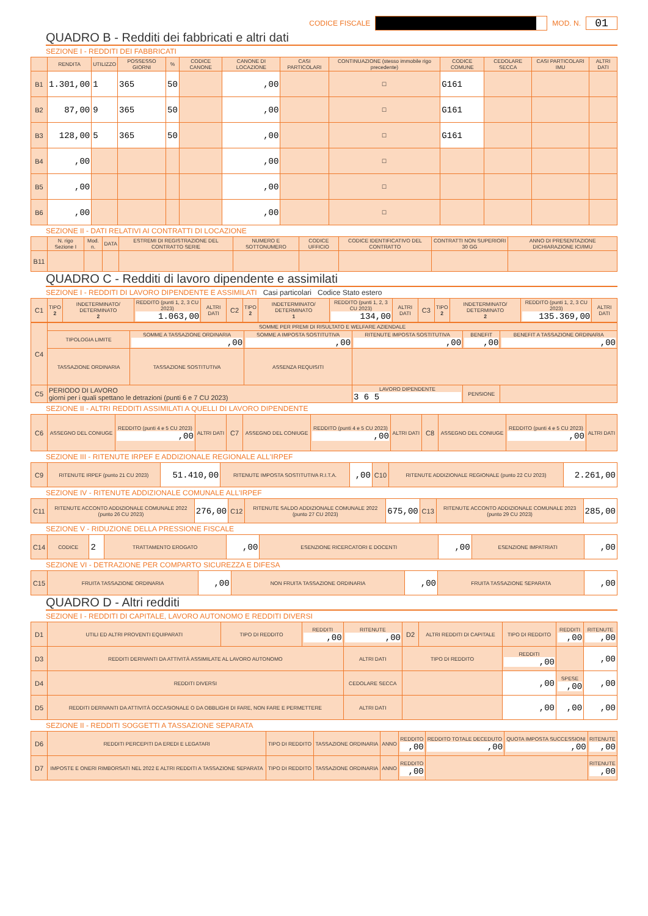CODICE FISCALE MOD. N.
01
QUADRO B - Redditi dei fabbricati e altri dati
SEZIONE I - REDDITI DEI FABBRICATI
| | RENDITA | UTILIZZO | POSSESSO GIORNI | % | CODICE CANONE | CANONE DI LOCAZIONE | CASI PARTICOLARI | CONTINUAZIONE (stesso immobile rigo precedente) | CODICE COMUNE | CEDOLARE SECCA | CASI PARTICOLARI IMU | ALTRI DATI |
| --- | --- | --- | --- | --- | --- | --- | --- | --- | --- | --- | --- | --- |
| B1 | 1.301,00 | 1 | 365 | 50 | | ,00 | | ☐ | G161 | | | |
| B2 | 87,00 | 9 | 365 | 50 | | ,00 | | ☐ | G161 | | | |
| B3 | 128,00 | 5 | 365 | 50 | | ,00 | | ☐ | G161 | | | |
| B4 | ,00 | | | | | ,00 | | ☐ | | | | |
| B5 | ,00 | | | | | ,00 | | ☐ | | | | |
| B6 | ,00 | | | | | ,00 | | ☐ | | | | |
SEZIONE II - DATI RELATIVI AI CONTRATTI DI LOCAZIONE
| | N. rigo Sezione I | Mod. n. | DATA | ESTREMI DI REGISTRAZIONE DEL CONTRATTO SERIE | NUMERO E SOTTONUMERO | CODICE UFFICIO | CODICE IDENTIFICATIVO DEL CONTRATTO | CONTRATTI NON SUPERIORI 30 GG | ANNO DI PRESENTAZIONE DICHIARAZIONE ICI/IMU |
| --- | --- | --- | --- | --- | --- | --- | --- | --- | --- |
| B11 | | | | | | | | | |
QUADRO C - Redditi di lavoro dipendente e assimilati
SEZIONE I - REDDITI DI LAVORO DIPENDENTE E ASSIMILATI Casi particolari Codice Stato estero
| C1 | TIPO 2 | INDETERMINATO/ DETERMINATO 2 | REDDITO (punti 1, 2, 3 CU 2023) 1.063,00 | ALTRI DATI | C2 | TIPO 2 | INDETERMINATO/ DETERMINATO 1 | REDDITO (punti 1, 2, 3 CU 2023) 134,00 | ALTRI DATI | C3 | TIPO 2 | INDETERMINATO/ DETERMINATO 2 | REDDITO (punti 1, 2, 3 CU 2023) 135.369,00 | ALTRI DATI |
| C4 | SOMME PER PREMI DI RISULTATO E WELFARE AZIENDALE | | | | | |
| | TIPOLOGIA LIMITE | SOMME A TASSAZIONE ORDINARIA ,00 | SOMME A IMPOSTA SOSTITUTIVA ,00 | RITENUTE IMPOSTA SOSTITUTIVA ,00 | BENEFIT ,00 | BENEFIT A TASSAZIONE ORDINARIA ,00 |
| | TASSAZIONE ORDINARIA | TASSAZIONE SOSTITUTIVA | ASSENZA REQUISITI | | | |
| C5 | PERIODO DI LAVORO giorni per i quali spettano le detrazioni (punti 6 e 7 CU 2023) | | | LAVORO DIPENDENTE 3 6 5 | PENSIONE | |
SEZIONE II - ALTRI REDDITI ASSIMILATI A QUELLI DI LAVORO DIPENDENTE
| C6 | ASSEGNO DEL CONIUGE | REDDITO (punti 4 e 5 CU 2023) ,00 | ALTRI DATI | C7 | ASSEGNO DEL CONIUGE | REDDITO (punti 4 e 5 CU 2023) ,00 | ALTRI DATI | C8 | ASSEGNO DEL CONIUGE | REDDITO (punti 4 e 5 CU 2023) ,00 | ALTRI DATI |
SEZIONE III - RITENUTE IRPEF E ADDIZIONALE REGIONALE ALL'IRPEF
| C9 | RITENUTE IRPEF (punto 21 CU 2023) | 51.410,00 | RITENUTE IMPOSTA SOSTITUTIVA R.I.T.A. | ,00 | C10 | RITENUTE ADDIZIONALE REGIONALE (punto 22 CU 2023) | 2.261,00 |
SEZIONE IV - RITENUTE ADDIZIONALE COMUNALE ALL'IRPEF
| C11 | RITENUTE ACCONTO ADDIZIONALE COMUNALE 2022 (punto 26 CU 2023) | 276,00 | C12 | RITENUTE SALDO ADDIZIONALE COMUNALE 2022 (punto 27 CU 2023) | 675,00 | C13 | RITENUTE ACCONTO ADDIZIONALE COMUNALE 2023 (punto 29 CU 2023) | 285,00 |
SEZIONE V - RIDUZIONE DELLA PRESSIONE FISCALE
| C14 | CODICE | 2 | TRATTAMENTO EROGATO | ,00 | ESENZIONE RICERCATORI E DOCENTI | ,00 | ESENZIONE IMPATRIATI | ,00 |
SEZIONE VI - DETRAZIONE PER COMPARTO SICUREZZA E DIFESA
| C15 | FRUITA TASSAZIONE ORDINARIA | ,00 | NON FRUITA TASSAZIONE ORDINARIA | ,00 | FRUITA TASSAZIONE SEPARATA | ,00 |
QUADRO D - Altri redditi
SEZIONE I - REDDITI DI CAPITALE, LAVORO AUTONOMO E REDDITI DIVERSI
| D1 | UTILI ED ALTRI PROVENTI EQUIPARATI | TIPO DI REDDITO | REDDITI ,00 | RITENUTE ,00 | D2 | ALTRI REDDITI DI CAPITALE | TIPO DI REDDITO | REDDITI ,00 | RITENUTE ,00 |
| D3 | REDDITI DERIVANTI DA ATTIVITÀ ASSIMILATE AL LAVORO AUTONOMO | | | ALTRI DATI | TIPO DI REDDITO | | REDDITI ,00 | | ,00 |
| D4 | REDDITI DIVERSI | | | CEDOLARE SECCA | | | ,00 | SPESE ,00 | ,00 |
| D5 | REDDITI DERIVANTI DA ATTIVITÀ OCCASIONALE O DA OBBLIGHI DI FARE, NON FARE E PERMETTERE | | | ALTRI DATI | | | ,00 | ,00 | ,00 |
SEZIONE II - REDDITI SOGGETTI A TASSAZIONE SEPARATA
| D6 | REDDITI PERCEPITI DA EREDI E LEGATARI | TIPO DI REDDITO | TASSAZIONE ORDINARIA | ANNO | REDDITO ,00 | REDDITO TOTALE DECEDUTO ,00 | QUOTA IMPOSTA SUCCESSIONI ,00 | RITENUTE ,00 |
| D7 | IMPOSTE E ONERI RIMBORSATI NEL 2022 E ALTRI REDDITI A TASSAZIONE SEPARATA | TIPO DI REDDITO | TASSAZIONE ORDINARIA | ANNO | REDDITO ,00 | | | RITENUTE ,00 |